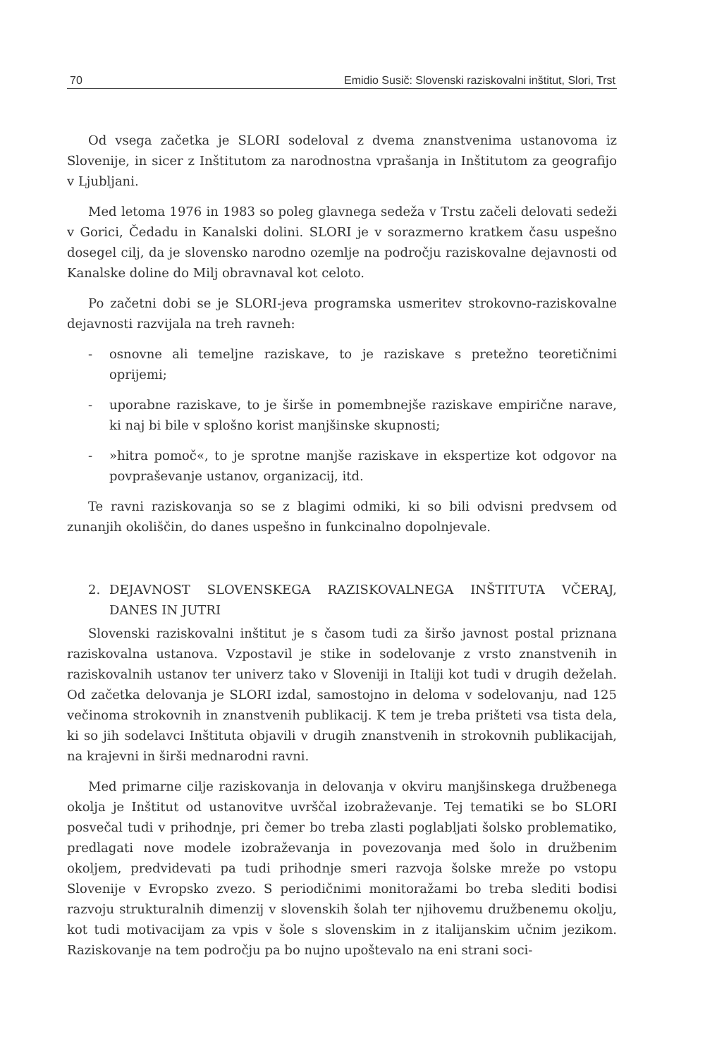70 Emidio Susič: Slovenski raziskovalni inštitut, Slori, Trst
Od vsega začetka je SLORI sodeloval z dvema znanstvenima ustanovoma iz Slovenije, in sicer z Inštitutom za narodnostna vprašanja in Inštitutom za geografijo v Ljubljani.
Med letoma 1976 in 1983 so poleg glavnega sedeža v Trstu začeli delovati sedeži v Gorici, Čedadu in Kanalski dolini. SLORI je v sorazmerno kratkem času uspešno dosegel cilj, da je slovensko narodno ozemlje na področju raziskovalne dejavnosti od Kanalske doline do Milj obravnaval kot celoto.
Po začetni dobi se je SLORI-jeva programska usmeritev strokovno-raziskovalne dejavnosti razvijala na treh ravneh:
- osnovne ali temeljne raziskave, to je raziskave s pretežno teoretičnimi oprijemi;
- uporabne raziskave, to je širše in pomembnejše raziskave empirične narave, ki naj bi bile v splošno korist manjšinske skupnosti;
- »hitra pomoč«, to je sprotne manjše raziskave in ekspertize kot odgovor na povpraševanje ustanov, organizacij, itd.
Te ravni raziskovanja so se z blagimi odmiki, ki so bili odvisni predvsem od zunanjih okoliščin, do danes uspešno in funkcinalno dopolnjevale.
2. DEJAVNOST SLOVENSKEGA RAZISKOVALNEGA INŠTITUTA VČERAJ, DANES IN JUTRI
Slovenski raziskovalni inštitut je s časom tudi za širšo javnost postal priznana raziskovalna ustanova. Vzpostavil je stike in sodelovanje z vrsto znanstvenih in raziskovalnih ustanov ter univerz tako v Sloveniji in Italiji kot tudi v drugih deželah. Od začetka delovanja je SLORI izdal, samostojno in deloma v sodelovanju, nad 125 večinoma strokovnih in znanstvenih publikacij. K tem je treba prišteti vsa tista dela, ki so jih sodelavci Inštituta objavili v drugih znanstvenih in strokovnih publikacijah, na krajevni in širši mednarodni ravni.
Med primarne cilje raziskovanja in delovanja v okviru manjšinskega družbenega okolja je Inštitut od ustanovitve uvrščal izobraževanje. Tej tematiki se bo SLORI posvečal tudi v prihodnje, pri čemer bo treba zlasti poglabljati šolsko problematiko, predlagati nove modele izobraževanja in povezovanja med šolo in družbenim okoljem, predvidevati pa tudi prihodnje smeri razvoja šolske mreže po vstopu Slovenije v Evropsko zvezo. S periodičnimi monitoražami bo treba slediti bodisi razvoju strukturalnih dimenzij v slovenskih šolah ter njihovemu družbenemu okolju, kot tudi motivacijam za vpis v šole s slovenskim in z italijanskim učnim jezikom. Raziskovanje na tem področju pa bo nujno upoštevalo na eni strani soci-